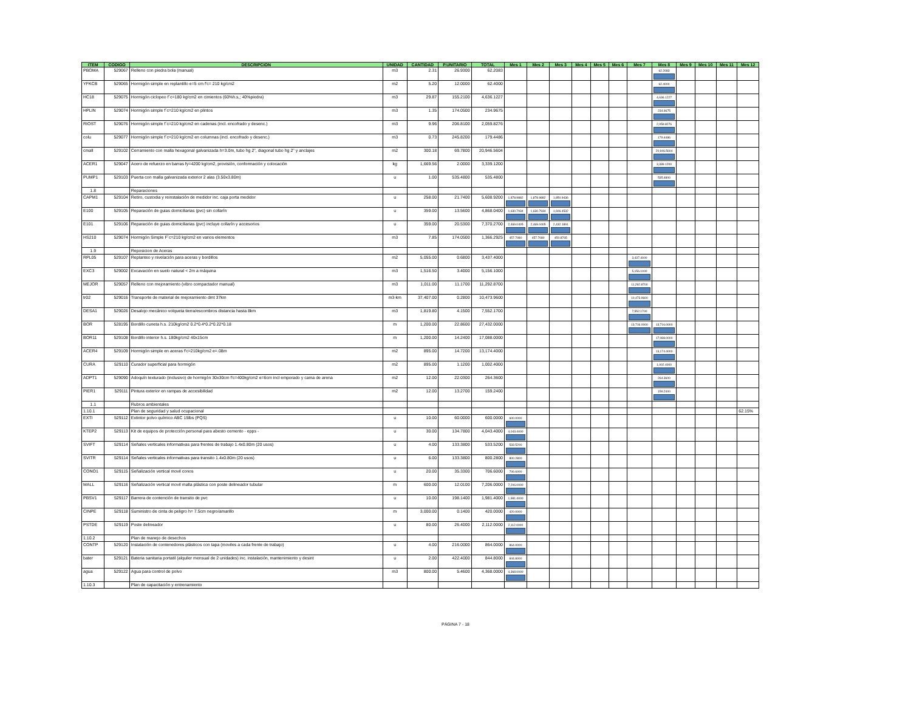| ITEM | CODIGO | DESCRIPCION | UNIDAD | CANTIDAD | P.UNITARIO | TOTAL | Mes 1 | Mes 2 | Mes 3 | Mes 4 | Mes 5 | Mes 6 | Mes 7 | Mes 8 | Mes 9 | Mes 10 | Mes 11 | Mes 12 |
| --- | --- | --- | --- | --- | --- | --- | --- | --- | --- | --- | --- | --- | --- | --- | --- | --- | --- | --- |
| PBOMA | 529067 | Relleno con piedra bola (manual) | m3 | 2.31 | 26.9300 | 62.2083 | | | | | | | | 62.2083 | | | | |
| YFKCB | 529065 | Hormigón simple en replantillo e=5 cm f'c= 210 kg/cm2 | m2 | 5.20 | 12.0000 | 62.4000 | | | | | | | | 62.4000 | | | | |
| HC18 | 529075 | Hormigón ciclopeo f´c=180 kg/cm2 en cimientos (60%h.s,; 40%piedra) | m3 | 29.87 | 155.2100 | 4,636.1227 | | | | | | | | 4,636.1227 | | | | |
| HPLIN | 529074 | Hormigón simple f´c=210 kg/cm2 en plintos | m3 | 1.35 | 174.0500 | 234.9675 | | | | | | | | 234.9675 | | | | |
| RIOST | 529076 | Hormigón simple f´c=210 kg/cm2 en cadenas (incl. encofrado y desenc.) | m3 | 9.96 | 206.8100 | 2,059.8276 | | | | | | | | 2,059.8276 | | | | |
| colu | 529077 | Hormigón simple f´c=210 kg/cm2 en columnas (incl. encofrado y desenc.) | m3 | 0.73 | 245.8200 | 179.4486 | | | | | | | | 179.4486 | | | | |
| cmall | 529102 | Cerramiento con malla hexagonal galvanizada h=3.0m, tubo hg 2", diagonal tubo hg 2" y anclajes | m2 | 300.18 | 69.7800 | 20,946.5604 | | | | | | | | 20,946.5604 | | | | |
| ACER1 | 529047 | Acero de refuerzo en barras fy=4200 kg/cm2, provisión, conformación y colocación | kg | 1,669.56 | 2.0000 | 3,339.1200 | | | | | | | | 3,339.1200 | | | | |
| PUMP1 | 529103 | Puerta con malla galvanizada exterior 2 alas (3.50x3.80m) | u | 1.00 | 535.4800 | 535.4800 | | | | | | | | 535.4800 | | | | |
| 1.8 | | Reparaciones | | | | | | | | | | | | | | | | |
| CAPM1 | 529104 | Retiro, custodia y reinstalación de medidor inc. caja porta medidor | u | 258.00 | 21.7400 | 5,608.9200 | 1,878.9882 | 1,878.9882 | 1,850.9436 | | | | | | | | | |
| E100 | 529105 | Reparación de guias domiciliarias (pvc) sin collarín | u | 359.00 | 13.5600 | 4,868.0400 | 1,630.7934 | 1,630.7934 | 1,606.4532 | | | | | | | | | |
| E101 | 529106 | Reparación de guias domiciliarias (pvc) incluye collarín y accesorios | u | 359.00 | 20.5300 | 7,370.2700 | 2,469.0405 | 2,469.0405 | 2,432.1891 | | | | | | | | | |
| HS210 | 529074 | Hormigón Simple F´c=210 kg/cm2 en varios elementos | m3 | 7.85 | 174.0500 | 1,366.2925 | 457.7080 | 457.7080 | 450.8765 | | | | | | | | | |
| 1.9 | | Reposicion de Aceras | | | | | | | | | | | | | | | | |
| RPL05 | 529107 | Replanteo y nivelación para aceras y bordillos | m2 | 5,055.00 | 0.6800 | 3,437.4000 | | | | | | | 3,437.4000 | | | | | |
| EXC3 | 529002 | Excavación en suelo natural < 2m a máquina | m3 | 1,516.50 | 3.4000 | 5,156.1000 | | | | | | | 5,156.1000 | | | | | |
| MEJOR | 529057 | Relleno con mejoramiento (vibro compactador manual) | m3 | 1,011.00 | 11.1700 | 11,292.8700 | | | | | | | 11,292.8700 | | | | | |
| tr02 | 529016 | Transporte de material de mejoramiento dmt 37km | m3-km | 37,407.00 | 0.2800 | 10,473.9600 | | | | | | | 10,473.9600 | | | | | |
| DESA1 | 529026 | Desalojo mecánico volqueta tierra/escombros distancia hasta 8km | m3 | 1,819.80 | 4.1500 | 7,552.1700 | | | | | | | 7,552.1700 | | | | | |
| BOR | 528195 | Bordillo cuneta h.s. 210kg/cm2 0.2*0.4*0.2*0.22*0.18 | m | 1,200.00 | 22.8600 | 27,432.0000 | | | | | | | 13,716.0000 | 13,716.0000 | | | | |
| BOR11 | 529108 | Bordillo interior h.s. 180kg/cm2 40x15cm | m | 1,200.00 | 14.2400 | 17,088.0000 | | | | | | | | 17,088.0000 | | | | |
| ACER4 | 529109 | Hormigón simple en aceras f'c=210kg/cm2 e=.08m | m2 | 895.00 | 14.7200 | 13,174.4000 | | | | | | | | 13,174.4000 | | | | |
| CURA | 529110 | Curador superficial para hormigón | m2 | 895.00 | 1.1200 | 1,002.4000 | | | | | | | | 1,002.4000 | | | | |
| ADPT1 | 529090 | Adoquín texturado (inclusivo) de hormigón 30x30cm f'c=400kg/cm2 e=6cm incl emporado y cama de arena | m2 | 12.00 | 22.0300 | 264.3600 | | | | | | | | 264.3600 | | | | |
| PIER1 | 529111 | Pintura exterior en rampas de accesibilidad | m2 | 12.00 | 13.2700 | 159.2400 | | | | | | | | 159.2400 | | | | |
| 1.1 | | Rubros ambientales | | | | | | | | | | | | | | | | |
| 1.10.1 | | Plan de seguridad y salud ocupacional | | | | | | | | | | | | | | | | 62.15% |
| EXTI | 529112 | Extintor polvo químico ABC 15lbs (PQS) | u | 10.00 | 60.0000 | 600.0000 | 600.0000 | | | | | | | | | | | |
| KTEP2 | 529113 | Kit de equipos de protección personal para abesto cemento - epps - | u | 30.00 | 134.7800 | 4,043.4000 | 4,043.4000 | | | | | | | | | | | |
| SVIFT | 529114 | Señales verticales informativas para frentes de trabajo 1.4x0.80m (20 usos) | u | 4.00 | 133.3800 | 533.5200 | 533.5200 | | | | | | | | | | | |
| SVITR | 529114 | Señales verticales informativas para transito 1.4x0.80m (20 usos) | u | 6.00 | 133.3800 | 800.2800 | 800.2800 | | | | | | | | | | | |
| CONO1 | 529115 | Señalización vertical movil conos | u | 20.00 | 35.3300 | 706.6000 | 706.6000 | | | | | | | | | | | |
| MALL | 529116 | Señalización vertical movil malla plástica con poste delineador tubular | m | 600.00 | 12.0100 | 7,206.0000 | 7,206.0000 | | | | | | | | | | | |
| PBSV1 | 529117 | Barrera de contención de transito de pvc | u | 10.00 | 198.1400 | 1,981.4000 | 1,981.4000 | | | | | | | | | | | |
| CINPE | 529118 | Suministro de cinta de peligro h= 7.5cm negro/amarillo | m | 3,000.00 | 0.1400 | 420.0000 | 420.0000 | | | | | | | | | | | |
| PSTDE | 529119 | Poste delineador | u | 80.00 | 26.4000 | 2,112.0000 | 2,112.0000 | | | | | | | | | | | |
| 1.10.2 | | Plan de manejo de desechos | | | | | | | | | | | | | | | | |
| CONTP | 529120 | Instalación de contenedores plásticos con tapa (moviles a cada frente de trabajo) | u | 4.00 | 216.0000 | 864.0000 | 864.0000 | | | | | | | | | | | |
| bater | 529121 | Bateria sanitaria portatil (alquiler mensual de 2 unidades) inc. instalación, mantenimiento y desint | u | 2.00 | 422.4000 | 844.8000 | 844.8000 | | | | | | | | | | | |
| agua | 529122 | Agua para control de polvo | m3 | 800.00 | 5.4600 | 4,368.0000 | 4,368.0000 | | | | | | | | | | | |
| 1.10.3 | | Plan de capacitación y entrenamiento | | | | | | | | | | | | | | | | |
PÁGINA 7 - 18